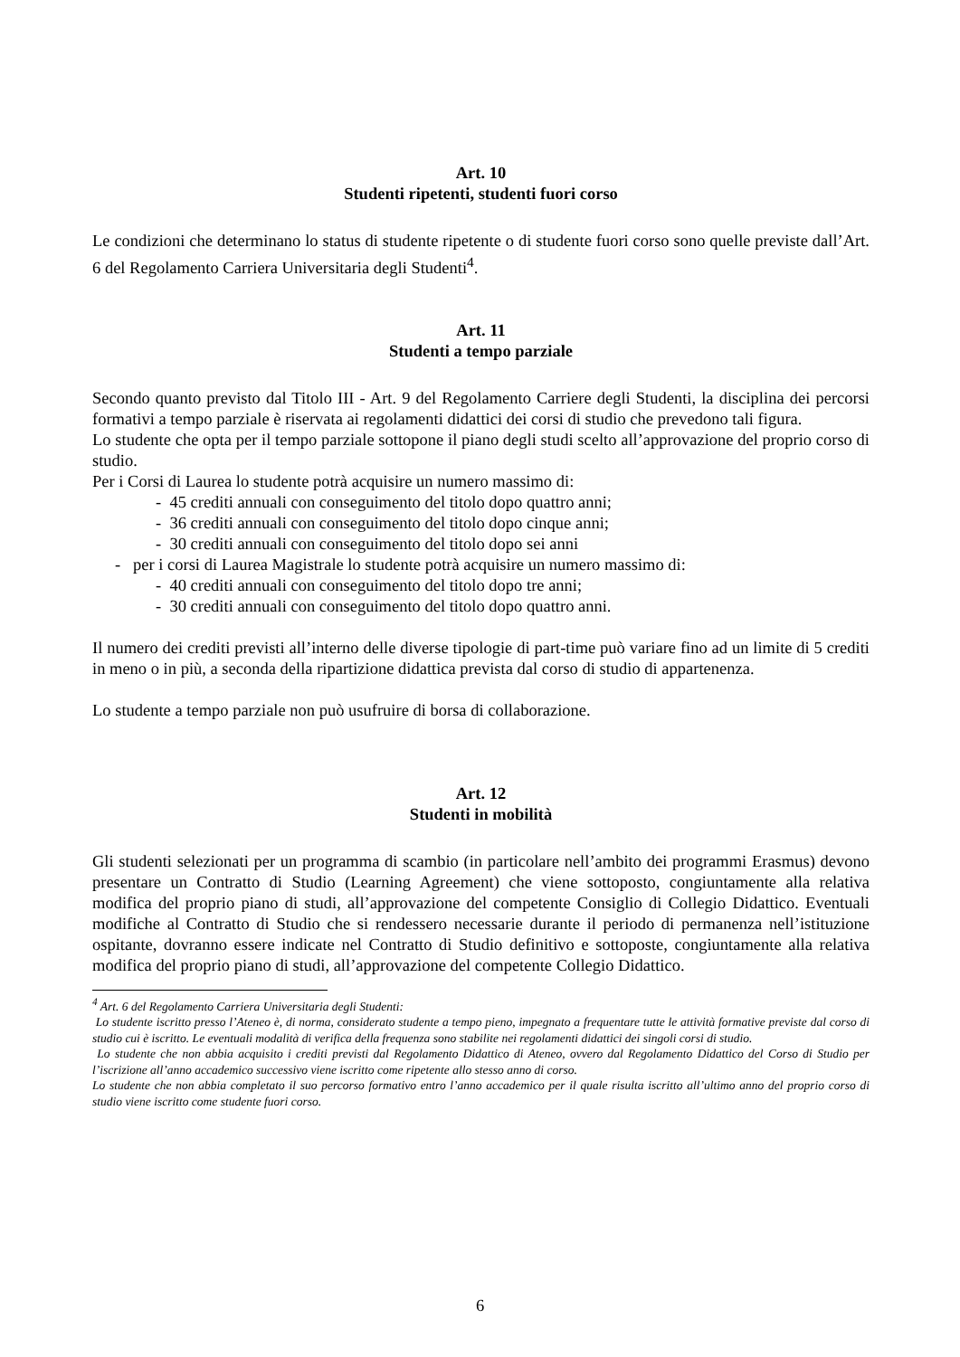Art. 10
Studenti ripetenti, studenti fuori corso
Le condizioni che determinano lo status di studente ripetente o di studente fuori corso sono quelle previste dall’Art. 6 del Regolamento Carriera Universitaria degli Studenti<sup>4</sup>.
Art. 11
Studenti a tempo parziale
Secondo quanto previsto dal Titolo III - Art. 9 del Regolamento Carriere degli Studenti, la disciplina dei percorsi formativi a tempo parziale è riservata ai regolamenti didattici dei corsi di studio che prevedono tali figura.
Lo studente che opta per il tempo parziale sottopone il piano degli studi scelto all’approvazione del proprio corso di studio.
Per i Corsi di Laurea lo studente potrà acquisire un numero massimo di:
- 45 crediti annuali con conseguimento del titolo dopo quattro anni;
- 36 crediti annuali con conseguimento del titolo dopo cinque anni;
- 30 crediti annuali con conseguimento del titolo dopo sei anni
- per i corsi di Laurea Magistrale lo studente potrà acquisire un numero massimo di:
- 40 crediti annuali con conseguimento del titolo dopo tre anni;
- 30 crediti annuali con conseguimento del titolo dopo quattro anni.
Il numero dei crediti previsti all’interno delle diverse tipologie di part-time può variare fino ad un limite di 5 crediti in meno o in più, a seconda della ripartizione didattica prevista dal corso di studio di appartenenza.
Lo studente a tempo parziale non può usufruire di borsa di collaborazione.
Art. 12
Studenti in mobilità
Gli studenti selezionati per un programma di scambio (in particolare nell’ambito dei programmi Erasmus) devono presentare un Contratto di Studio (Learning Agreement) che viene sottoposto, congiuntamente alla relativa modifica del proprio piano di studi, all’approvazione del competente Consiglio di Collegio Didattico. Eventuali modifiche al Contratto di Studio che si rendessero necessarie durante il periodo di permanenza nell’istituzione ospitante, dovranno essere indicate nel Contratto di Studio definitivo e sottoposte, congiuntamente alla relativa modifica del proprio piano di studi, all’approvazione del competente Collegio Didattico.
<sup>4</sup> Art. 6 del Regolamento Carriera Universitaria degli Studenti:
Lo studente iscritto presso l’Ateneo è, di norma, considerato studente a tempo pieno, impegnato a frequentare tutte le attività formative previste dal corso di studio cui è iscritto. Le eventuali modalità di verifica della frequenza sono stabilite nei regolamenti didattici dei singoli corsi di studio.
Lo studente che non abbia acquisito i crediti previsti dal Regolamento Didattico di Ateneo, ovvero dal Regolamento Didattico del Corso di Studio per l’iscrizione all’anno accademico successivo viene iscritto come ripetente allo stesso anno di corso.
Lo studente che non abbia completato il suo percorso formativo entro l’anno accademico per il quale risulta iscritto all’ultimo anno del proprio corso di studio viene iscritto come studente fuori corso.
6